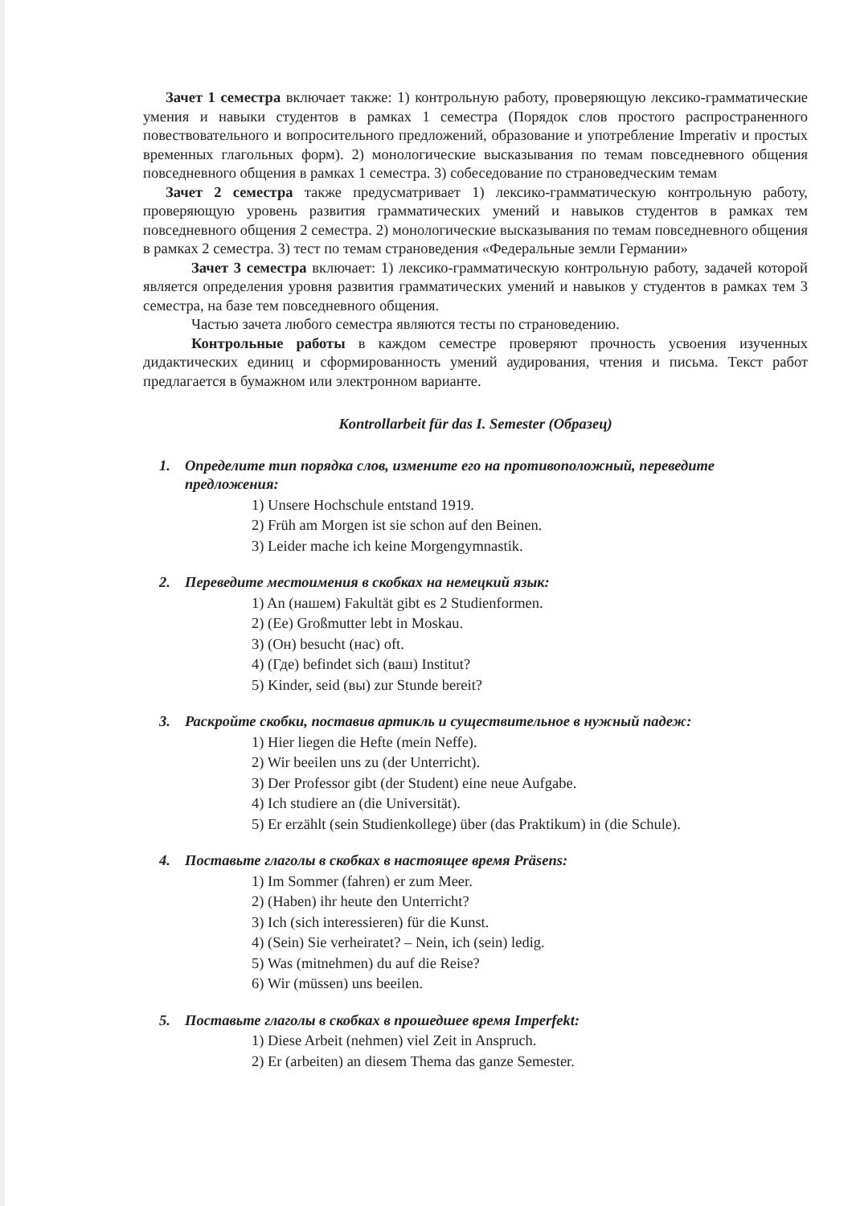Зачет 1 семестра включает также: 1) контрольную работу, проверяющую лексико-грамматические умения и навыки студентов в рамках 1 семестра (Порядок слов простого распространенного повествовательного и вопросительного предложений, образование и употребление Imperativ и простых временных глагольных форм). 2) монологические высказывания по темам повседневного общения повседневного общения в рамках 1 семестра. 3) собеседование по страноведческим темам
Зачет 2 семестра также предусматривает 1) лексико-грамматическую контрольную работу, проверяющую уровень развития грамматических умений и навыков студентов в рамках тем повседневного общения 2 семестра. 2) монологические высказывания по темам повседневного общения в рамках 2 семестра. 3) тест по темам страноведения «Федеральные земли Германии»
Зачет 3 семестра включает: 1) лексико-грамматическую контрольную работу, задачей которой является определения уровня развития грамматических умений и навыков у студентов в рамках тем 3 семестра, на базе тем повседневного общения.
Частью зачета любого семестра являются тесты по страноведению.
Контрольные работы в каждом семестре проверяют прочность усвоения изученных дидактических единиц и сформированность умений аудирования, чтения и письма. Текст работ предлагается в бумажном или электронном варианте.
Kontrollarbeit für das I. Semester (Образец)
1. Определите тип порядка слов, измените его на противоположный, переведите предложения:
1) Unsere Hochschule entstand 1919.
2) Früh am Morgen ist sie schon auf den Beinen.
3) Leider mache ich keine Morgengymnastik.
2. Переведите местоимения в скобках на немецкий язык:
1) An (нашем) Fakultät gibt es 2 Studienformen.
2) (Ee) Großmutter lebt in Moskau.
3) (Он) besucht (нас) oft.
4) (Где) befindet sich (ваш) Institut?
5) Kinder, seid (вы) zur Stunde bereit?
3. Раскройте скобки, поставив артикль и существительное в нужный падеж:
1) Hier liegen die Hefte (mein Neffe).
2) Wir beeilen uns zu (der Unterricht).
3) Der Professor gibt (der Student) eine neue Aufgabe.
4) Ich studiere an (die Universität).
5) Er erzählt (sein Studienkollege) über (das Praktikum) in (die Schule).
4. Поставьте глаголы в скобках в настоящее время Präsens:
1) Im Sommer (fahren) er zum Meer.
2) (Haben) ihr heute den Unterricht?
3) Ich (sich interessieren) für die Kunst.
4) (Sein) Sie verheiratet? – Nein, ich (sein) ledig.
5) Was (mitnehmen) du auf die Reise?
6) Wir (müssen) uns beeilen.
5. Поставьте глаголы в скобках в прошедшее время Imperfekt:
1) Diese Arbeit (nehmen) viel Zeit in Anspruch.
2) Er (arbeiten) an diesem Thema das ganze Semester.